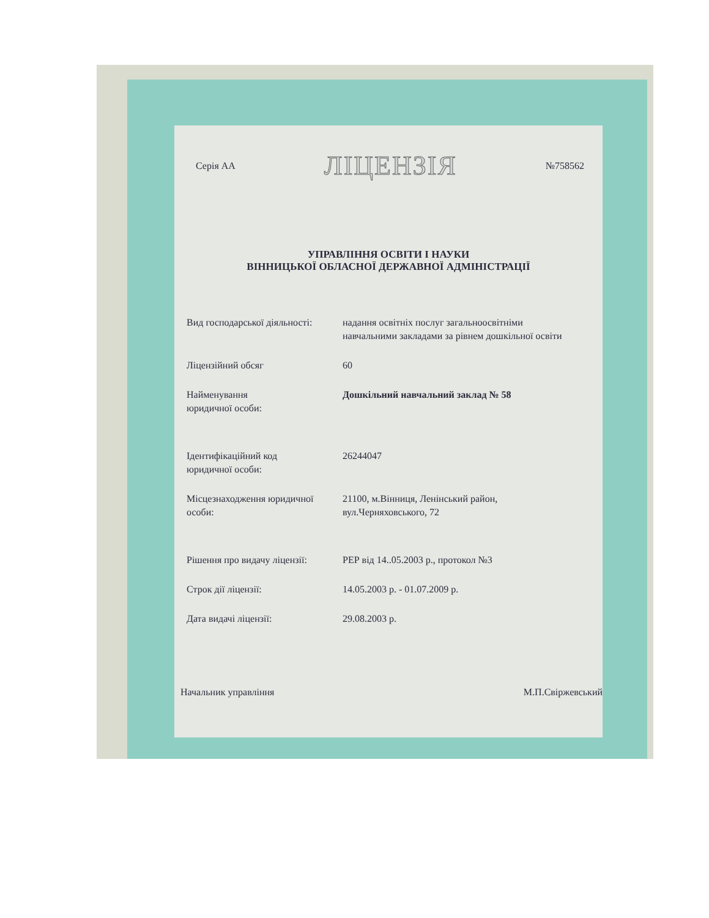Серія АА ЛІЦЕНЗІЯ №758562
УПРАВЛІННЯ ОСВІТИ І НАУКИ
ВІННИЦЬКОЇ ОБЛАСНОЇ ДЕРЖАВНОЇ АДМІНІСТРАЦІЇ
Вид господарської діяльності:
надання освітніх послуг загальноосвітніми навчальними закладами за рівнем дошкільної освіти
Ліцензійний обсяг 60
Найменування
юридичної особи:
Дошкільний навчальний заклад № 58
Ідентифікаційний код
юридичної особи:
26244047
Місцезнаходження юридичної особи:
21100, м.Вінниця, Ленінський район, вул.Черняховського, 72
Рішення про видачу ліцензії:
РЕР від 14..05.2003 р., протокол №3
Строк дії ліцензії: 14.05.2003 р. - 01.07.2009 р.
Дата видачі ліцензії: 29.08.2003 р.
Начальник управління М.П.Свіржевський